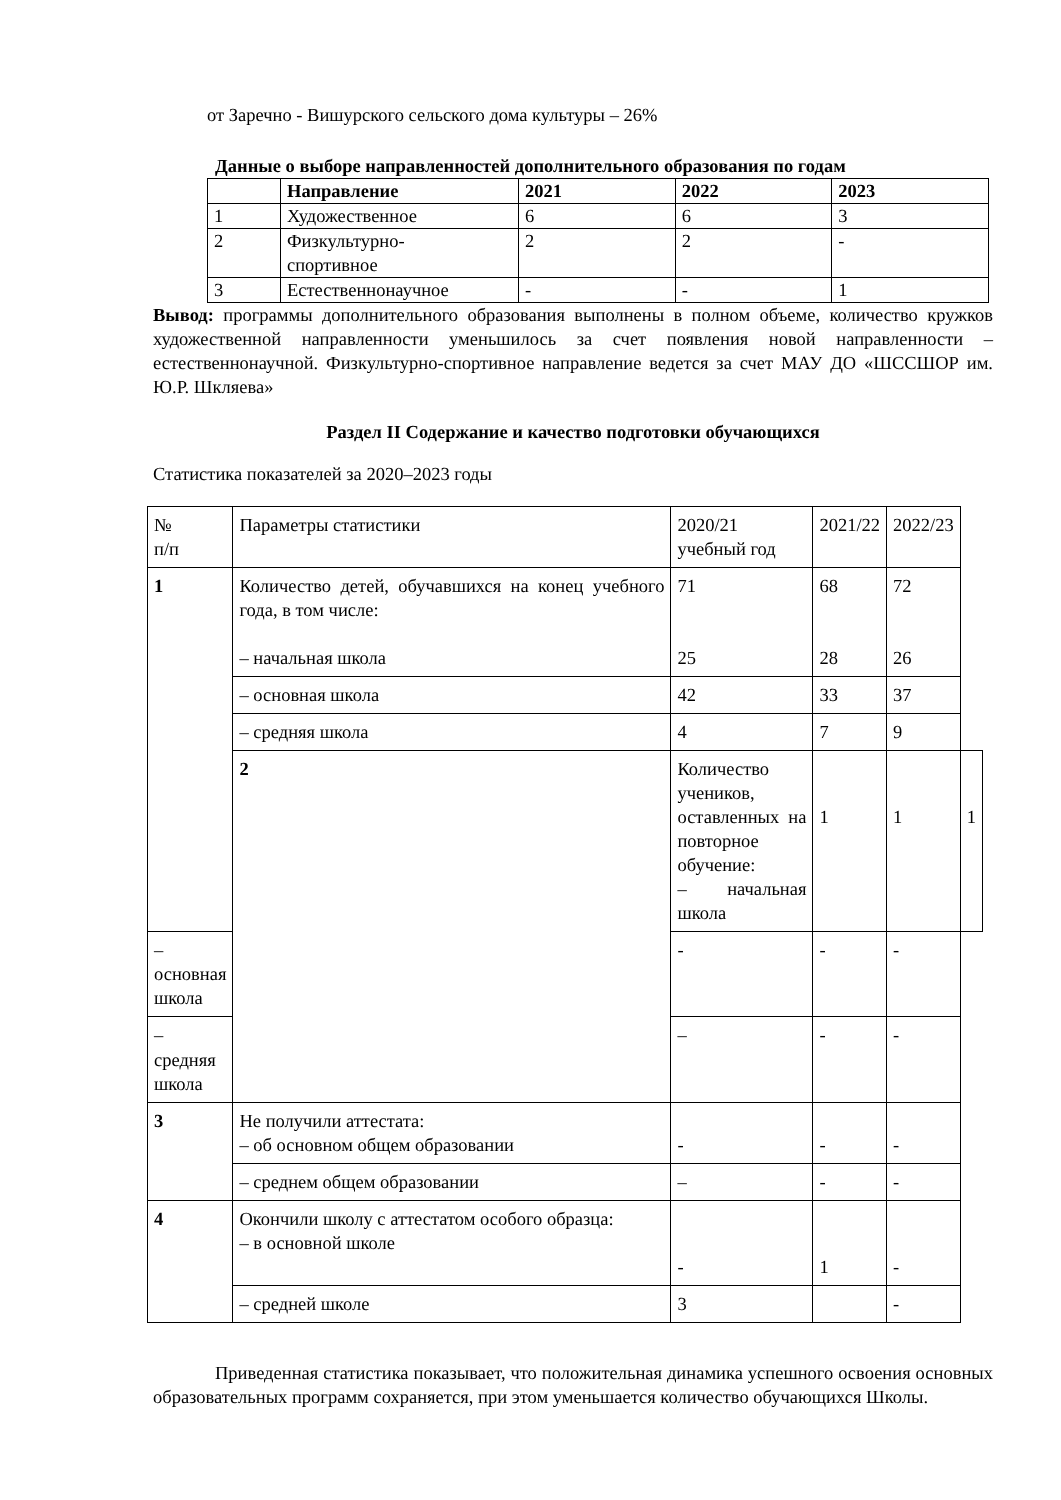от Заречно - Вишурского сельского дома культуры – 26%
Данные о выборе направленностей дополнительного образования по годам
| | Направление | 2021 | 2022 | 2023 |
| --- | --- | --- | --- | --- |
| 1 | Художественное | 6 | 6 | 3 |
| 2 | Физкультурно- спортивное | 2 | 2 | - |
| 3 | Естественнонаучное | - | - | 1 |
Вывод: программы дополнительного образования выполнены в полном объеме, количество кружков художественной направленности уменьшилось за счет появления новой направленности – естественнонаучной. Физкультурно-спортивное направление ведется за счет МАУ ДО «ШССШОР им. Ю.Р. Шкляева»
Раздел II Содержание и качество подготовки обучающихся
Статистика показателей за 2020–2023 годы
| № п/п | Параметры статистики | 2020/21 учебный год | 2021/22 | 2022/23 | |
| 1 | Количество детей, обучавшихся на конец учебного года, в том числе: – начальная школа | 71 25 | 68 28 | 72 26 | |
| | – основная школа | 42 | 33 | 37 | |
| | – средняя школа | 4 | 7 | 9 | |
| | 2 | Количество учеников, оставленных на повторное обучение: – начальная школа | 1 | 1 | 1 |
| – основная школа | | - | - | - | |
| – средняя школа | | – | - | - | |
| 3 | Не получили аттестата: – об основном общем образовании | - | - | - | |
| | – среднем общем образовании | – | - | - | |
| 4 | Окончили школу с аттестатом особого образца: – в основной школе | - | 1 | - | |
| | – средней школе | 3 | | - | |
Приведенная статистика показывает, что положительная динамика успешного освоения основных образовательных программ сохраняется, при этом уменьшается количество обучающихся Школы.